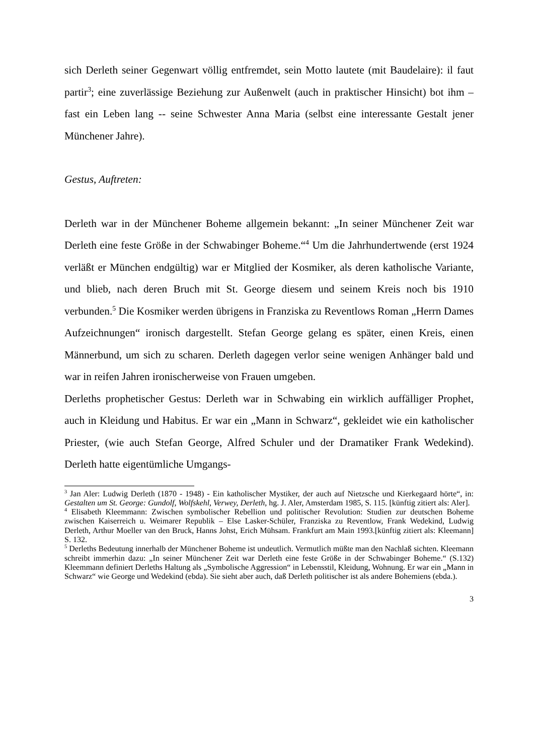sich Derleth seiner Gegenwart völlig entfremdet, sein Motto lautete (mit Baudelaire): il faut partir<sup>3</sup>; eine zuverlässige Beziehung zur Außenwelt (auch in praktischer Hinsicht) bot ihm – fast ein Leben lang -- seine Schwester Anna Maria (selbst eine interessante Gestalt jener Münchener Jahre).
Gestus, Auftreten:
Derleth war in der Münchener Boheme allgemein bekannt: „In seiner Münchener Zeit war Derleth eine feste Größe in der Schwabinger Boheme.“<sup>4</sup> Um die Jahrhundertwende (erst 1924 verläßt er München endgültig) war er Mitglied der Kosmiker, als deren katholische Variante, und blieb, nach deren Bruch mit St. George diesem und seinem Kreis noch bis 1910 verbunden.<sup>5</sup> Die Kosmiker werden übrigens in Franziska zu Reventlows Roman „Herrn Dames Aufzeichnungen“ ironisch dargestellt. Stefan George gelang es später, einen Kreis, einen Männerbund, um sich zu scharen. Derleth dagegen verlor seine wenigen Anhänger bald und war in reifen Jahren ironischerweise von Frauen umgeben.
Derleths prophetischer Gestus: Derleth war in Schwabing ein wirklich auffälliger Prophet, auch in Kleidung und Habitus. Er war ein „Mann in Schwarz“, gekleidet wie ein katholischer Priester, (wie auch Stefan George, Alfred Schuler und der Dramatiker Frank Wedekind). Derleth hatte eigentümliche Umgangs-
<sup>3</sup> Jan Aler: Ludwig Derleth (1870 - 1948) - Ein katholischer Mystiker, der auch auf Nietzsche und Kierkegaard hörte“, in: Gestalten um St. George: Gundolf, Wolfskehl, Verwey, Derleth, hg. J. Aler, Amsterdam 1985, S. 115. [künftig zitiert als: Aler].
<sup>4</sup> Elisabeth Kleemmann: Zwischen symbolischer Rebellion und politischer Revolution: Studien zur deutschen Boheme zwischen Kaiserreich u. Weimarer Republik – Else Lasker-Schüler, Franziska zu Reventlow, Frank Wedekind, Ludwig Derleth, Arthur Moeller van den Bruck, Hanns Johst, Erich Mühsam. Frankfurt am Main 1993.[künftig zitiert als: Kleemann] S. 132.
<sup>5</sup> Derleths Bedeutung innerhalb der Münchener Boheme ist undeutlich. Vermutlich müßte man den Nachlaß sichten. Kleemann schreibt immerhin dazu: „In seiner Münchener Zeit war Derleth eine feste Größe in der Schwabinger Boheme.“ (S.132) Kleemmann definiert Derleths Haltung als „Symbolische Aggression“ in Lebensstil, Kleidung, Wohnung. Er war ein „Mann in Schwarz“ wie George und Wedekind (ebda). Sie sieht aber auch, daß Derleth politischer ist als andere Bohemiens (ebda.).
3